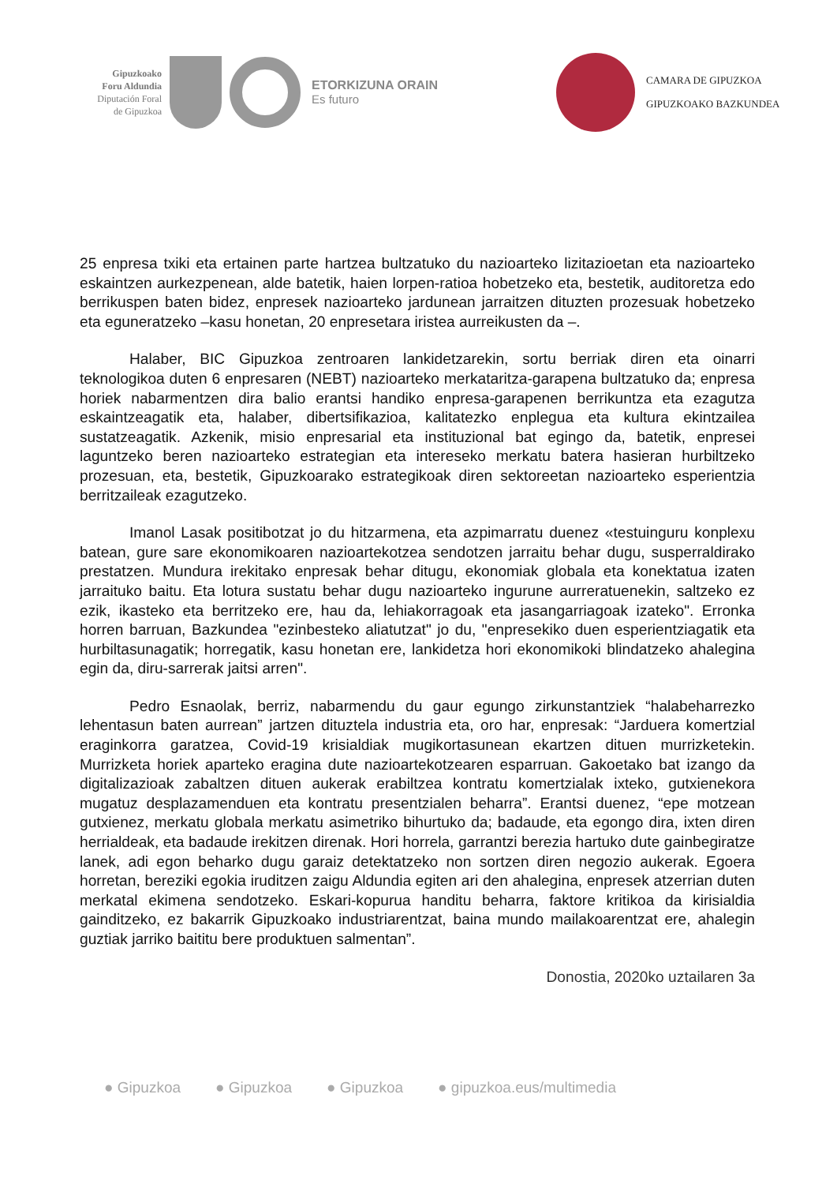Gipuzkoako
Foru Aldundia
Diputación Foral
de Gipuzkoa
ETORKIZUNA ORAIN
Es futuro
CAMARA DE GIPUZKOA
GIPUZKOAKO BAZKUNDEA
25 enpresa txiki eta ertainen parte hartzea bultzatuko du nazioarteko lizitazioetan eta nazioarteko eskaintzen aurkezpenean, alde batetik, haien lorpen-ratioa hobetzeko eta, bestetik, auditoretza edo berrikuspen baten bidez, enpresek nazioarteko jardunean jarraitzen dituzten prozesuak hobetzeko eta eguneratzeko –kasu honetan, 20 enpresetara iristea aurreikusten da –.
Halaber, BIC Gipuzkoa zentroaren lankidetzarekin, sortu berriak diren eta oinarri teknologikoa duten 6 enpresaren (NEBT) nazioarteko merkataritza-garapena bultzatuko da; enpresa horiek nabarmentzen dira balio erantsi handiko enpresa-garapenen berrikuntza eta ezagutza eskaintzeagatik eta, halaber, dibertsifikazioa, kalitatezko enplegua eta kultura ekintzailea sustatzeagatik. Azkenik, misio enpresarial eta instituzional bat egingo da, batetik, enpresei laguntzeko beren nazioarteko estrategian eta intereseko merkatu batera hasieran hurbiltzeko prozesuan, eta, bestetik, Gipuzkoarako estrategikoak diren sektoreetan nazioarteko esperientzia berritzaileak ezagutzeko.
Imanol Lasak positibotzat jo du hitzarmena, eta azpimarratu duenez «testuinguru konplexu batean, gure sare ekonomikoaren nazioartekotzea sendotzen jarraitu behar dugu, susperraldirako prestatzen. Mundura irekitako enpresak behar ditugu, ekonomiak globala eta konektatua izaten jarraituko baitu. Eta lotura sustatu behar dugu nazioarteko ingurune aurreratuenekin, saltzeko ez ezik, ikasteko eta berritzeko ere, hau da, lehiakorragoak eta jasangarriagoak izateko". Erronka horren barruan, Bazkundea "ezinbesteko aliatutzat" jo du, "enpresekiko duen esperientziagatik eta hurbiltasunagatik; horregatik, kasu honetan ere, lankidetza hori ekonomikoki blindatzeko ahalegina egin da, diru-sarrerak jaitsi arren".
Pedro Esnaolak, berriz, nabarmendu du gaur egungo zirkunstantziek “halabeharrezko lehentasun baten aurrean” jartzen dituztela industria eta, oro har, enpresak: “Jarduera komertzial eraginkorra garatzea, Covid-19 krisialdiak mugikortasunean ekartzen dituen murrizketekin. Murrizketa horiek aparteko eragina dute nazioartekotzearen esparruan. Gakoetako bat izango da digitalizazioak zabaltzen dituen aukerak erabiltzea kontratu komertzialak ixteko, gutxienekora mugatuz desplazamenduen eta kontratu presentzialen beharra”. Erantsi duenez, “epe motzean gutxienez, merkatu globala merkatu asimetriko bihurtuko da; badaude, eta egongo dira, ixten diren herrialdeak, eta badaude irekitzen direnak. Hori horrela, garrantzi berezia hartuko dute gainbegiratze lanek, adi egon beharko dugu garaiz detektatzeko non sortzen diren negozio aukerak. Egoera horretan, bereziki egokia iruditzen zaigu Aldundia egiten ari den ahalegina, enpresek atzerrian duten merkatal ekimena sendotzeko. Eskari-kopurua handitu beharra, faktore kritikoa da kirisialdia gainditzeko, ez bakarrik Gipuzkoako industriarentzat, baina mundo mailakoarentzat ere, ahalegin guztiak jarriko baititu bere produktuen salmentan”.
Donostia, 2020ko uztailaren 3a
● Gipuzkoa ● Gipuzkoa ● Gipuzkoa ● gipuzkoa.eus/multimedia